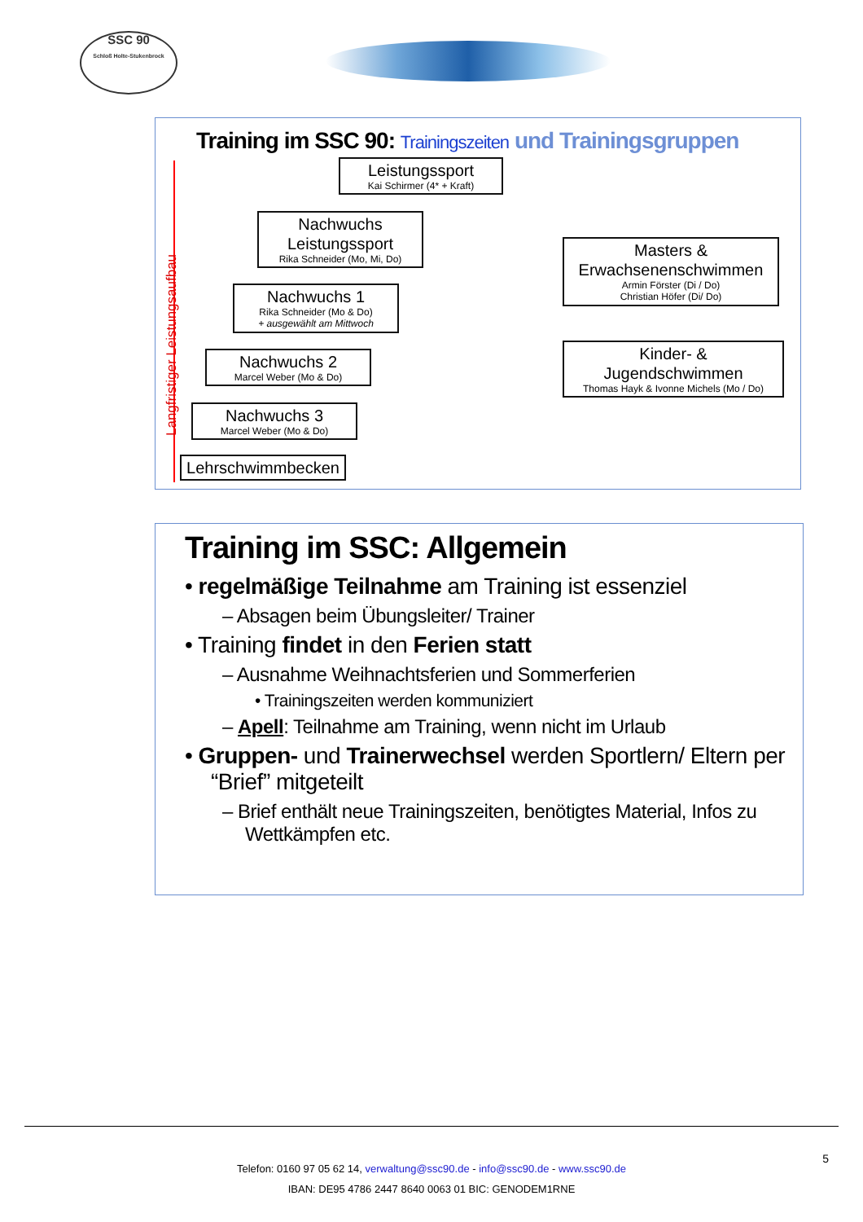SSC 90
Schloß Holte-Stukenbrock
Training im SSC 90: Trainingszeiten und Trainingsgruppen
Langfristiger Leistungsaufbau
Leistungssport
Kai Schirmer (4* + Kraft)
Nachwuchs Leistungssport
Rika Schneider (Mo, Mi, Do)
Nachwuchs 1
Rika Schneider (Mo & Do)
+ ausgewählt am Mittwoch
Nachwuchs 2
Marcel Weber (Mo & Do)
Nachwuchs 3
Marcel Weber (Mo & Do)
Lehrschwimmbecken
Masters & Erwachsenenschwimmen
Armin Förster (Di / Do)
Christian Höfer (Di/ Do)
Kinder- & Jugendschwimmen
Thomas Hayk & Ivonne Michels (Mo / Do)
Training im SSC: Allgemein
• regelmäßige Teilnahme am Training ist essenziel
– Absagen beim Übungsleiter/ Trainer
• Training findet in den Ferien statt
– Ausnahme Weihnachtsferien und Sommerferien
• Trainingszeiten werden kommuniziert
– Apell: Teilnahme am Training, wenn nicht im Urlaub
• Gruppen- und Trainerwechsel werden Sportlern/ Eltern per “Brief” mitgeteilt
– Brief enthält neue Trainingszeiten, benötigtes Material, Infos zu Wettkämpfen etc.
5
Telefon: 0160 97 05 62 14, verwaltung@ssc90.de - info@ssc90.de - www.ssc90.de
IBAN: DE95 4786 2447 8640 0063 01 BIC: GENODEM1RNE